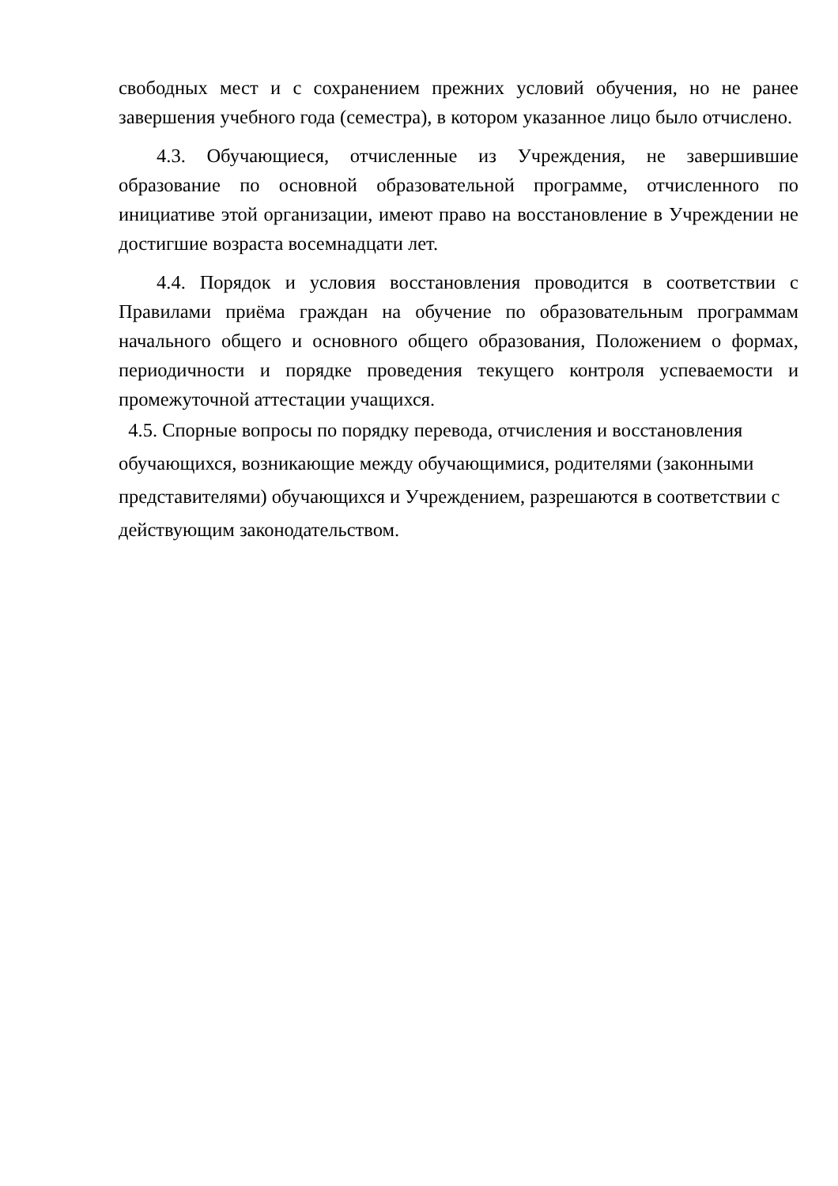свободных мест и с сохранением прежних условий обучения, но не ранее завершения учебного года (семестра), в котором указанное лицо было отчислено.
4.3. Обучающиеся, отчисленные из Учреждения, не завершившие образование по основной образовательной программе, отчисленного по инициативе этой организации, имеют право на восстановление в Учреждении не достигшие возраста восемнадцати лет.
4.4. Порядок и условия восстановления проводится в соответствии с Правилами приёма граждан на обучение по образовательным программам начального общего и основного общего образования, Положением о формах, периодичности и порядке проведения текущего контроля успеваемости и промежуточной аттестации учащихся.
4.5. Спорные вопросы по порядку перевода, отчисления и восстановления обучающихся, возникающие между обучающимися, родителями (законными представителями) обучающихся и Учреждением, разрешаются в соответствии с действующим законодательством.